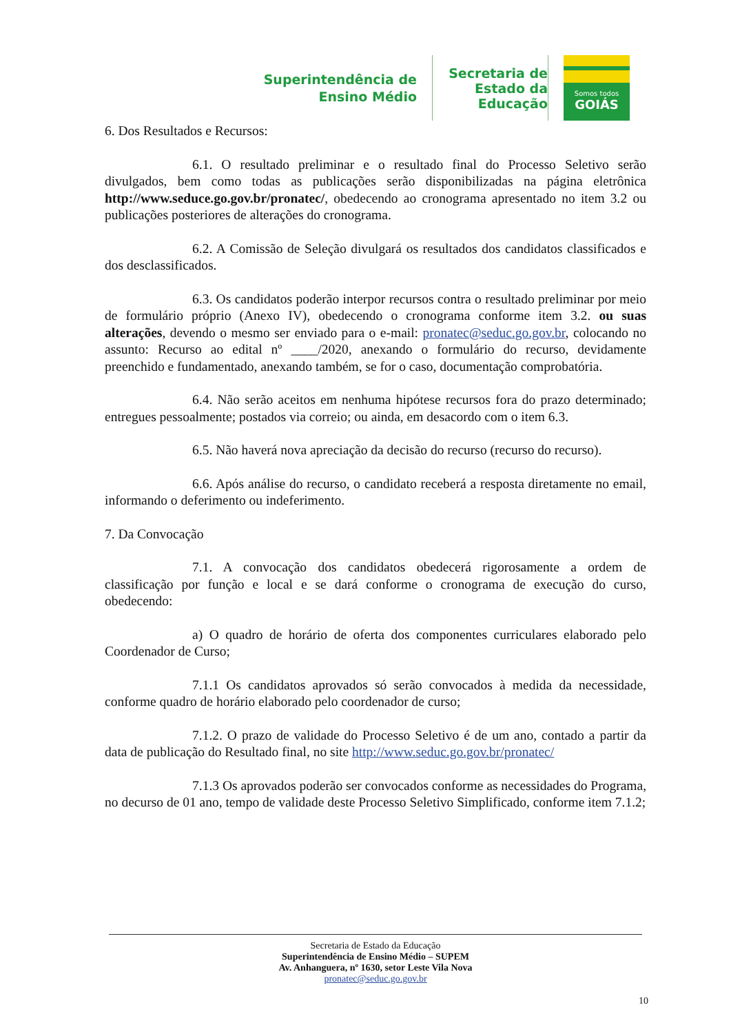Superintendência de Ensino Médio
Secretaria de Estado da Educação
Somos todos
GOIÁS
6. Dos Resultados e Recursos:
6.1. O resultado preliminar e o resultado final do Processo Seletivo serão divulgados, bem como todas as publicações serão disponibilizadas na página eletrônica http://www.seduce.go.gov.br/pronatec/, obedecendo ao cronograma apresentado no item 3.2 ou publicações posteriores de alterações do cronograma.
6.2. A Comissão de Seleção divulgará os resultados dos candidatos classificados e dos desclassificados.
6.3. Os candidatos poderão interpor recursos contra o resultado preliminar por meio de formulário próprio (Anexo IV), obedecendo o cronograma conforme item 3.2. ou suas alterações, devendo o mesmo ser enviado para o e-mail: pronatec@seduc.go.gov.br, colocando no assunto: Recurso ao edital nº ____/2020, anexando o formulário do recurso, devidamente preenchido e fundamentado, anexando também, se for o caso, documentação comprobatória.
6.4. Não serão aceitos em nenhuma hipótese recursos fora do prazo determinado; entregues pessoalmente; postados via correio; ou ainda, em desacordo com o item 6.3.
6.5. Não haverá nova apreciação da decisão do recurso (recurso do recurso).
6.6. Após análise do recurso, o candidato receberá a resposta diretamente no email, informando o deferimento ou indeferimento.
7. Da Convocação
7.1. A convocação dos candidatos obedecerá rigorosamente a ordem de classificação por função e local e se dará conforme o cronograma de execução do curso, obedecendo:
a) O quadro de horário de oferta dos componentes curriculares elaborado pelo Coordenador de Curso;
7.1.1 Os candidatos aprovados só serão convocados à medida da necessidade, conforme quadro de horário elaborado pelo coordenador de curso;
7.1.2. O prazo de validade do Processo Seletivo é de um ano, contado a partir da data de publicação do Resultado final, no site http://www.seduc.go.gov.br/pronatec/
7.1.3 Os aprovados poderão ser convocados conforme as necessidades do Programa, no decurso de 01 ano, tempo de validade deste Processo Seletivo Simplificado, conforme item 7.1.2;
Secretaria de Estado da Educação
Superintendência de Ensino Médio – SUPEM
Av. Anhanguera, nº 1630, setor Leste Vila Nova
pronatec@seduc.go.gov.br
10